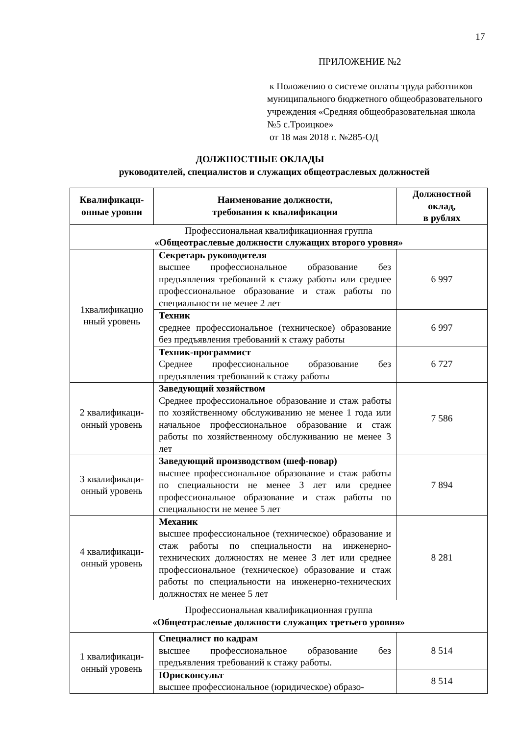17
ПРИЛОЖЕНИЕ №2
к Положению о системе оплаты труда работников муниципального бюджетного общеобразовательного учреждения «Средняя общеобразовательная школа №5 с.Троицкое»
от 18 мая 2018 г. №285-ОД
ДОЛЖНОСТНЫЕ ОКЛАДЫ
руководителей, специалистов и служащих общеотраслевых должностей
| Квалификаци- онные уровни | Наименование должности, требования к квалификации | Должностной оклад, в рублях |
| --- | --- | --- |
| Профессиональная квалификационная группа «Общеотраслевые должности служащих второго уровня» | | |
| 1квалификацио нный уровень | Секретарь руководителя высшее профессиональное образование без предъявления требований к стажу работы или среднее профессиональное образование и стаж работы по специальности не менее 2 лет | 6 997 |
| | Техник среднее профессиональное (техническое) образование без предъявления требований к стажу работы | 6 997 |
| | Техник-программист Среднее профессиональное образование без предъявления требований к стажу работы | 6 727 |
| 2 квалификаци- онный уровень | Заведующий хозяйством Среднее профессиональное образование и стаж работы по хозяйственному обслуживанию не менее 1 года или начальное профессиональное образование и стаж работы по хозяйственному обслуживанию не менее 3 лет | 7 586 |
| 3 квалификаци- онный уровень | Заведующий производством (шеф-повар) высшее профессиональное образование и стаж работы по специальности не менее 3 лет или среднее профессиональное образование и стаж работы по специальности не менее 5 лет | 7 894 |
| 4 квалификаци- онный уровень | Механик высшее профессиональное (техническое) образование и стаж работы по специальности на инженерно-технических должностях не менее 3 лет или среднее профессиональное (техническое) образование и стаж работы по специальности на инженерно-технических должностях не менее 5 лет | 8 281 |
| Профессиональная квалификационная группа «Общеотраслевые должности служащих третьего уровня» | | |
| 1 квалификаци- онный уровень | Специалист по кадрам высшее профессиональное образование без предъявления требований к стажу работы. | 8 514 |
| | Юрисконсульт высшее профессиональное (юридическое) образо- | 8 514 |